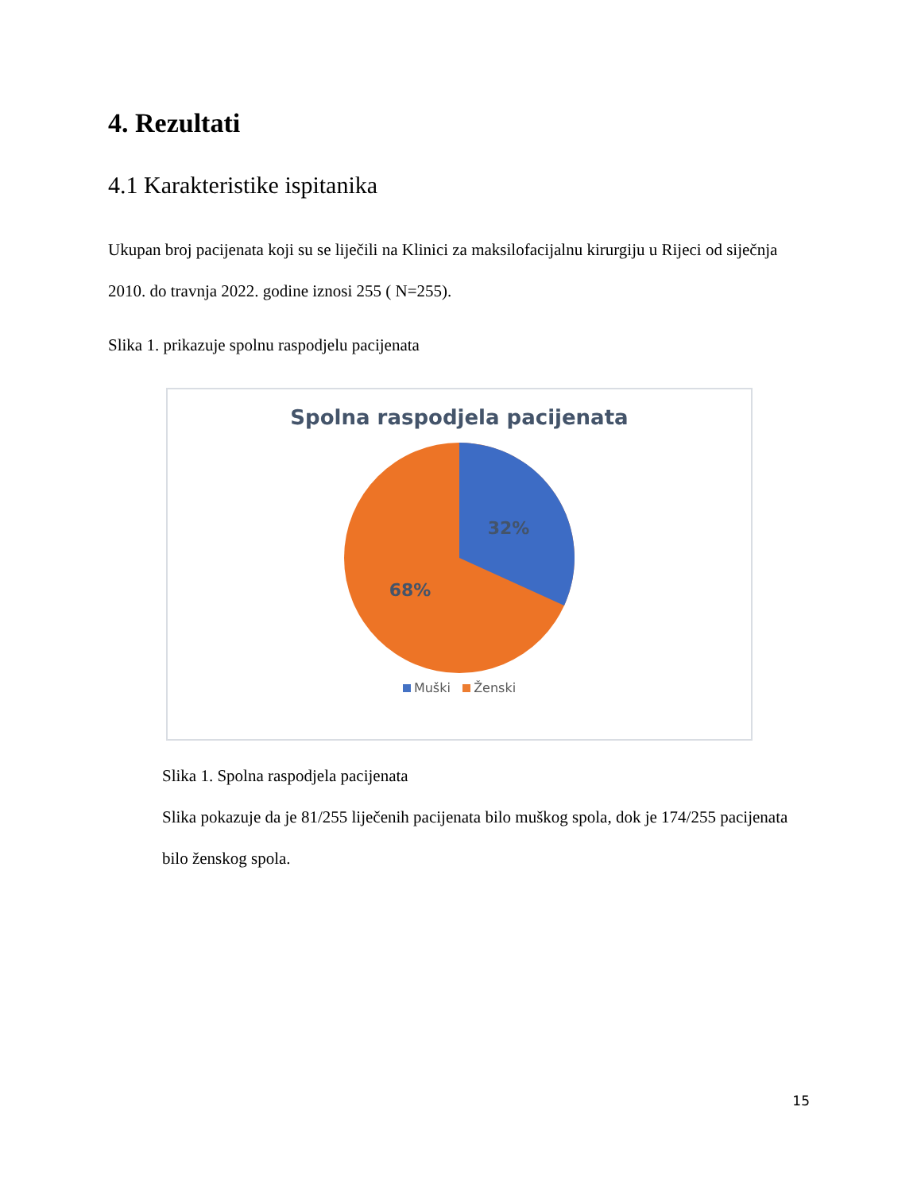4. Rezultati
4.1 Karakteristike ispitanika
Ukupan broj pacijenata koji su se liječili na Klinici za maksilofacijalnu kirurgiju u Rijeci od siječnja 2010. do travnja 2022. godine iznosi 255 ( N=255).
Slika 1. prikazuje spolnu raspodjelu pacijenata
Spolna raspodjela pacijenata
32%
68%
Muški Ženski
Slika 1. Spolna raspodjela pacijenata
Slika pokazuje da je 81/255 liječenih pacijenata bilo muškog spola, dok je 174/255 pacijenata bilo ženskog spola.
15